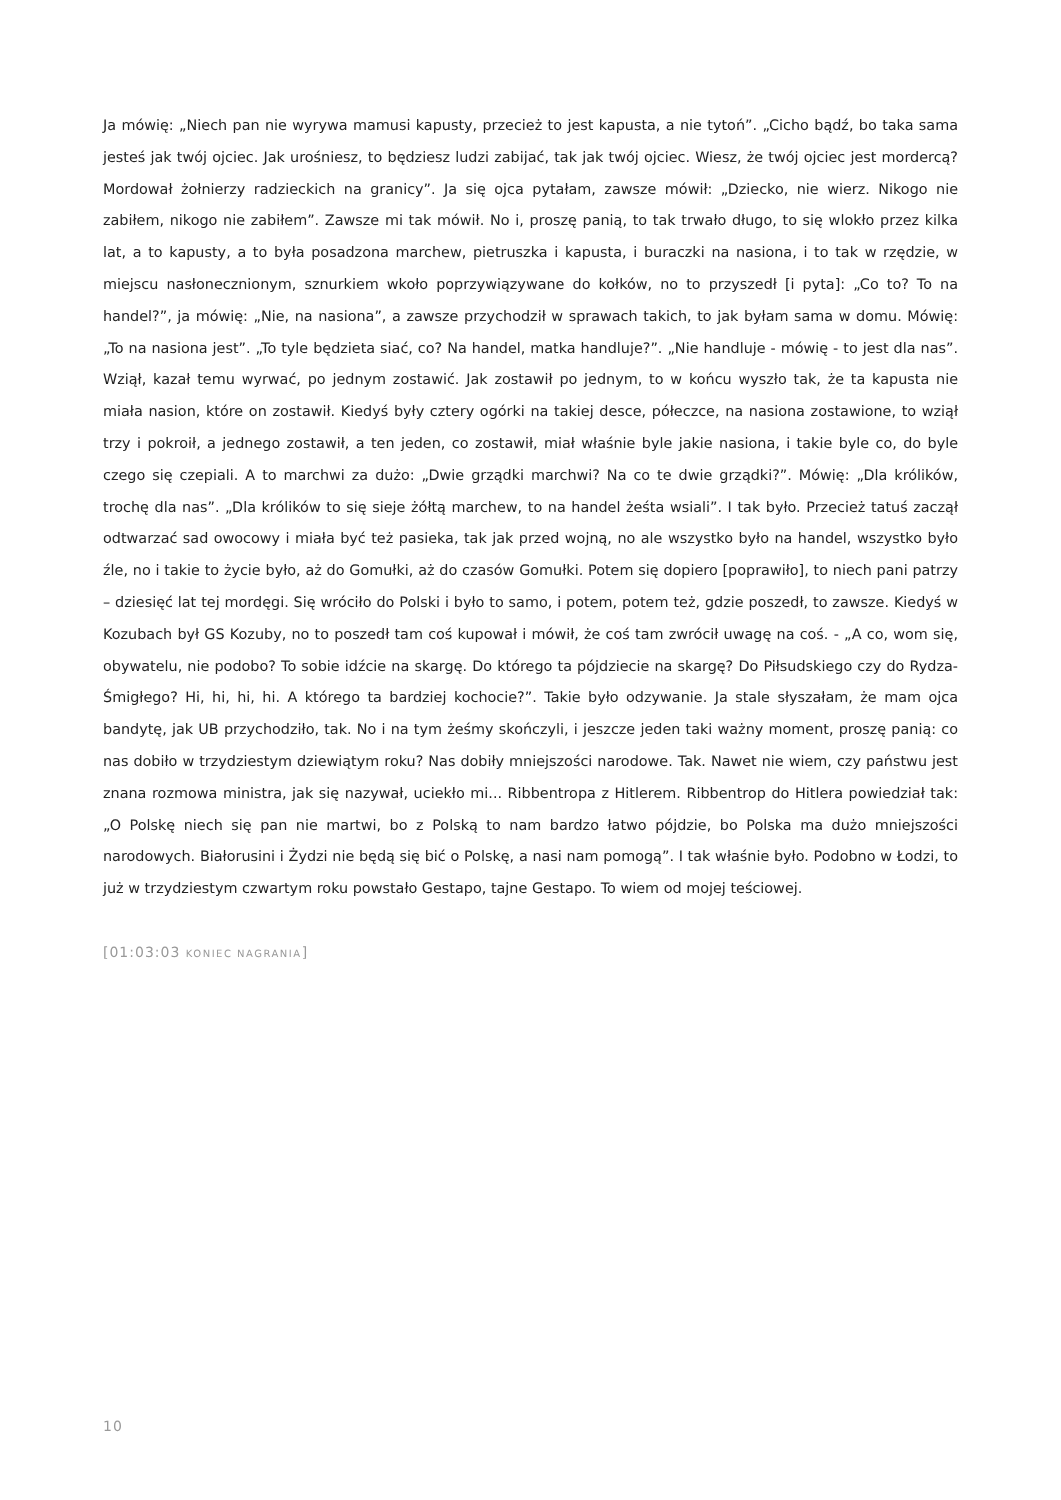Ja mówię: „Niech pan nie wyrywa mamusi kapusty, przecież to jest kapusta, a nie tytoń”. „Cicho bądź, bo taka sama jesteś jak twój ojciec. Jak urośniesz, to będziesz ludzi zabijać, tak jak twój ojciec. Wiesz, że twój ojciec jest mordercą? Mordował żołnierzy radzieckich na granicy”. Ja się ojca pytałam, zawsze mówił: „Dziecko, nie wierz. Nikogo nie zabiłem, nikogo nie zabiłem”. Zawsze mi tak mówił. No i, proszę panią, to tak trwało długo, to się wlokło przez kilka lat, a to kapusty, a to była posadzona marchew, pietruszka i kapusta, i buraczki na nasiona, i to tak w rzędzie, w miejscu nasłonecznionym, sznurkiem wkoło poprzywiązywane do kołków, no to przyszedł [i pyta]: „Co to? To na handel?”, ja mówię: „Nie, na nasiona”, a zawsze przychodził w sprawach takich, to jak byłam sama w domu. Mówię: „To na nasiona jest”. „To tyle będzieta siać, co? Na handel, matka handluje?”. „Nie handluje - mówię - to jest dla nas”. Wziął, kazał temu wyrwać, po jednym zostawić. Jak zostawił po jednym, to w końcu wyszło tak, że ta kapusta nie miała nasion, które on zostawił. Kiedyś były cztery ogórki na takiej desce, półeczce, na nasiona zostawione, to wziął trzy i pokroił, a jednego zostawił, a ten jeden, co zostawił, miał właśnie byle jakie nasiona, i takie byle co, do byle czego się czepiali. A to marchwi za dużo: „Dwie grządki marchwi? Na co te dwie grządki?”. Mówię: „Dla królików, trochę dla nas”. „Dla królików to się sieje żółtą marchew, to na handel żeśta wsiali”. I tak było. Przecież tatuś zaczął odtwarzać sad owocowy i miała być też pasieka, tak jak przed wojną, no ale wszystko było na handel, wszystko było źle, no i takie to życie było, aż do Gomułki, aż do czasów Gomułki. Potem się dopiero [poprawiło], to niech pani patrzy – dziesięć lat tej mordęgi. Się wróciło do Polski i było to samo, i potem, potem też, gdzie poszedł, to zawsze. Kiedyś w Kozubach był GS Kozuby, no to poszedł tam coś kupował i mówił, że coś tam zwrócił uwagę na coś. - „A co, wom się, obywatelu, nie podobo? To sobie idźcie na skargę. Do którego ta pójdziecie na skargę? Do Piłsudskiego czy do Rydza-Śmigłego? Hi, hi, hi, hi. A którego ta bardziej kochocie?”. Takie było odzywanie. Ja stale słyszałam, że mam ojca bandytę, jak UB przychodziło, tak. No i na tym żeśmy skończyli, i jeszcze jeden taki ważny moment, proszę panią: co nas dobiło w trzydziestym dziewiątym roku? Nas dobiły mniejszości narodowe. Tak. Nawet nie wiem, czy państwu jest znana rozmowa ministra, jak się nazywał, uciekło mi... Ribbentropa z Hitlerem. Ribbentrop do Hitlera powiedział tak: „O Polskę niech się pan nie martwi, bo z Polską to nam bardzo łatwo pójdzie, bo Polska ma dużo mniejszości narodowych. Białorusini i Żydzi nie będą się bić o Polskę, a nasi nam pomogą”. I tak właśnie było. Podobno w Łodzi, to już w trzydziestym czwartym roku powstało Gestapo, tajne Gestapo. To wiem od mojej teściowej.
[01:03:03 KONIEC NAGRANIA]
10